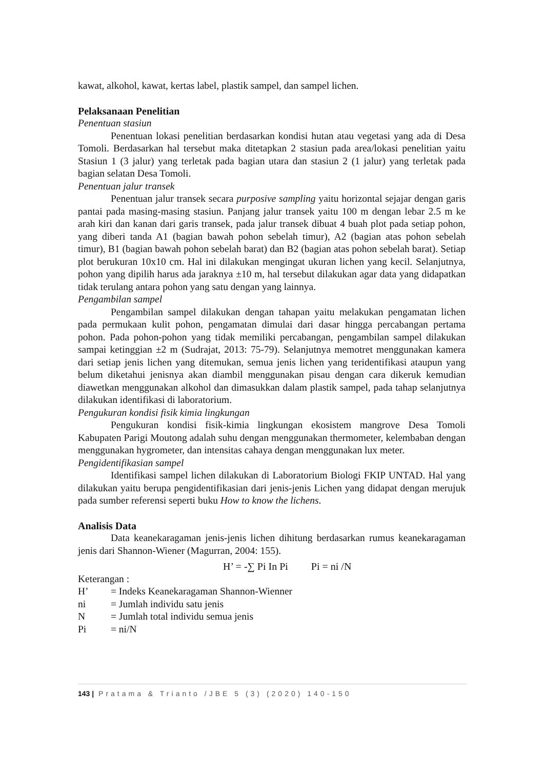kawat, alkohol, kawat, kertas label, plastik sampel, dan sampel lichen.
Pelaksanaan Penelitian
Penentuan stasiun
Penentuan lokasi penelitian berdasarkan kondisi hutan atau vegetasi yang ada di Desa Tomoli. Berdasarkan hal tersebut maka ditetapkan 2 stasiun pada area/lokasi penelitian yaitu Stasiun 1 (3 jalur) yang terletak pada bagian utara dan stasiun 2 (1 jalur) yang terletak pada bagian selatan Desa Tomoli.
Penentuan jalur transek
Penentuan jalur transek secara purposive sampling yaitu horizontal sejajar dengan garis pantai pada masing-masing stasiun. Panjang jalur transek yaitu 100 m dengan lebar 2.5 m ke arah kiri dan kanan dari garis transek, pada jalur transek dibuat 4 buah plot pada setiap pohon, yang diberi tanda A1 (bagian bawah pohon sebelah timur), A2 (bagian atas pohon sebelah timur), B1 (bagian bawah pohon sebelah barat) dan B2 (bagian atas pohon sebelah barat). Setiap plot berukuran 10x10 cm. Hal ini dilakukan mengingat ukuran lichen yang kecil. Selanjutnya, pohon yang dipilih harus ada jaraknya ±10 m, hal tersebut dilakukan agar data yang didapatkan tidak terulang antara pohon yang satu dengan yang lainnya.
Pengambilan sampel
Pengambilan sampel dilakukan dengan tahapan yaitu melakukan pengamatan lichen pada permukaan kulit pohon, pengamatan dimulai dari dasar hingga percabangan pertama pohon. Pada pohon-pohon yang tidak memiliki percabangan, pengambilan sampel dilakukan sampai ketinggian ±2 m (Sudrajat, 2013: 75-79). Selanjutnya memotret menggunakan kamera dari setiap jenis lichen yang ditemukan, semua jenis lichen yang teridentifikasi ataupun yang belum diketahui jenisnya akan diambil menggunakan pisau dengan cara dikeruk kemudian diawetkan menggunakan alkohol dan dimasukkan dalam plastik sampel, pada tahap selanjutnya dilakukan identifikasi di laboratorium.
Pengukuran kondisi fisik kimia lingkungan
Pengukuran kondisi fisik-kimia lingkungan ekosistem mangrove Desa Tomoli Kabupaten Parigi Moutong adalah suhu dengan menggunakan thermometer, kelembaban dengan menggunakan hygrometer, dan intensitas cahaya dengan menggunakan lux meter.
Pengidentifikasian sampel
Identifikasi sampel lichen dilakukan di Laboratorium Biologi FKIP UNTAD. Hal yang dilakukan yaitu berupa pengidentifikasian dari jenis-jenis Lichen yang didapat dengan merujuk pada sumber referensi seperti buku How to know the lichens.
Analisis Data
Data keanekaragaman jenis-jenis lichen dihitung berdasarkan rumus keanekaragaman jenis dari Shannon-Wiener (Magurran, 2004: 155).
H’ = -∑ Pi In Pi Pi = ni /N
Keterangan :
H’ = Indeks Keanekaragaman Shannon-Wienner
ni = Jumlah individu satu jenis
N = Jumlah total individu semua jenis
Pi = ni/N
143 | Pratama & Trianto /JBE 5 (3) (2020) 140-150